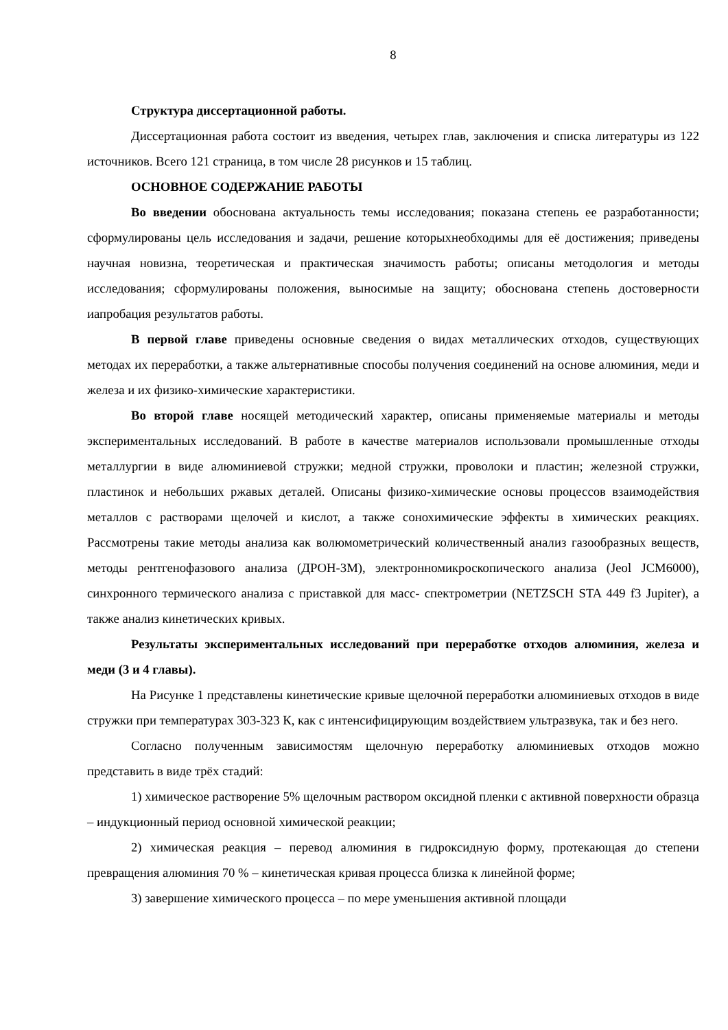8
Структура диссертационной работы.
Диссертационная работа состоит из введения, четырех глав, заключения и списка литературы из 122 источников. Всего 121 страница, в том числе 28 рисунков и 15 таблиц.
ОСНОВНОЕ СОДЕРЖАНИЕ РАБОТЫ
Во введении обоснована актуальность темы исследования; показана степень ее разработанности; сформулированы цель исследования и задачи, решение которыхнеобходимы для её достижения; приведены научная новизна, теоретическая и практическая значимость работы; описаны методология и методы исследования; сформулированы положения, выносимые на защиту; обоснована степень достоверности иапробация результатов работы.
В первой главе приведены основные сведения о видах металлических отходов, существующих методах их переработки, а также альтернативные способы получения соединений на основе алюминия, меди и железа и их физико-химические характеристики.
Во второй главе носящей методический характер, описаны применяемые материалы и методы экспериментальных исследований. В работе в качестве материалов использовали промышленные отходы металлургии в виде алюминиевой стружки; медной стружки, проволоки и пластин; железной стружки, пластинок и небольших ржавых деталей. Описаны физико-химические основы процессов взаимодействия металлов с растворами щелочей и кислот, а также сонохимические эффекты в химических реакциях. Рассмотрены такие методы анализа как волюмометрический количественный анализ газообразных веществ, методы рентгенофазового анализа (ДРОН-3М), электронномикроскопического анализа (Jeol JCM6000), синхронного термического анализа с приставкой для масс- спектрометрии (NETZSCH STA 449 f3 Jupiter), а также анализ кинетических кривых.
Результаты экспериментальных исследований при переработке отходов алюминия, железа и меди (3 и 4 главы).
На Рисунке 1 представлены кинетические кривые щелочной переработки алюминиевых отходов в виде стружки при температурах 303-323 К, как с интенсифицирующим воздействием ультразвука, так и без него.
Согласно полученным зависимостям щелочную переработку алюминиевых отходов можно представить в виде трёх стадий:
1) химическое растворение 5% щелочным раствором оксидной пленки с активной поверхности образца – индукционный период основной химической реакции;
2) химическая реакция – перевод алюминия в гидроксидную форму, протекающая до степени превращения алюминия 70 % – кинетическая кривая процесса близка к линейной форме;
3) завершение химического процесса – по мере уменьшения активной площади